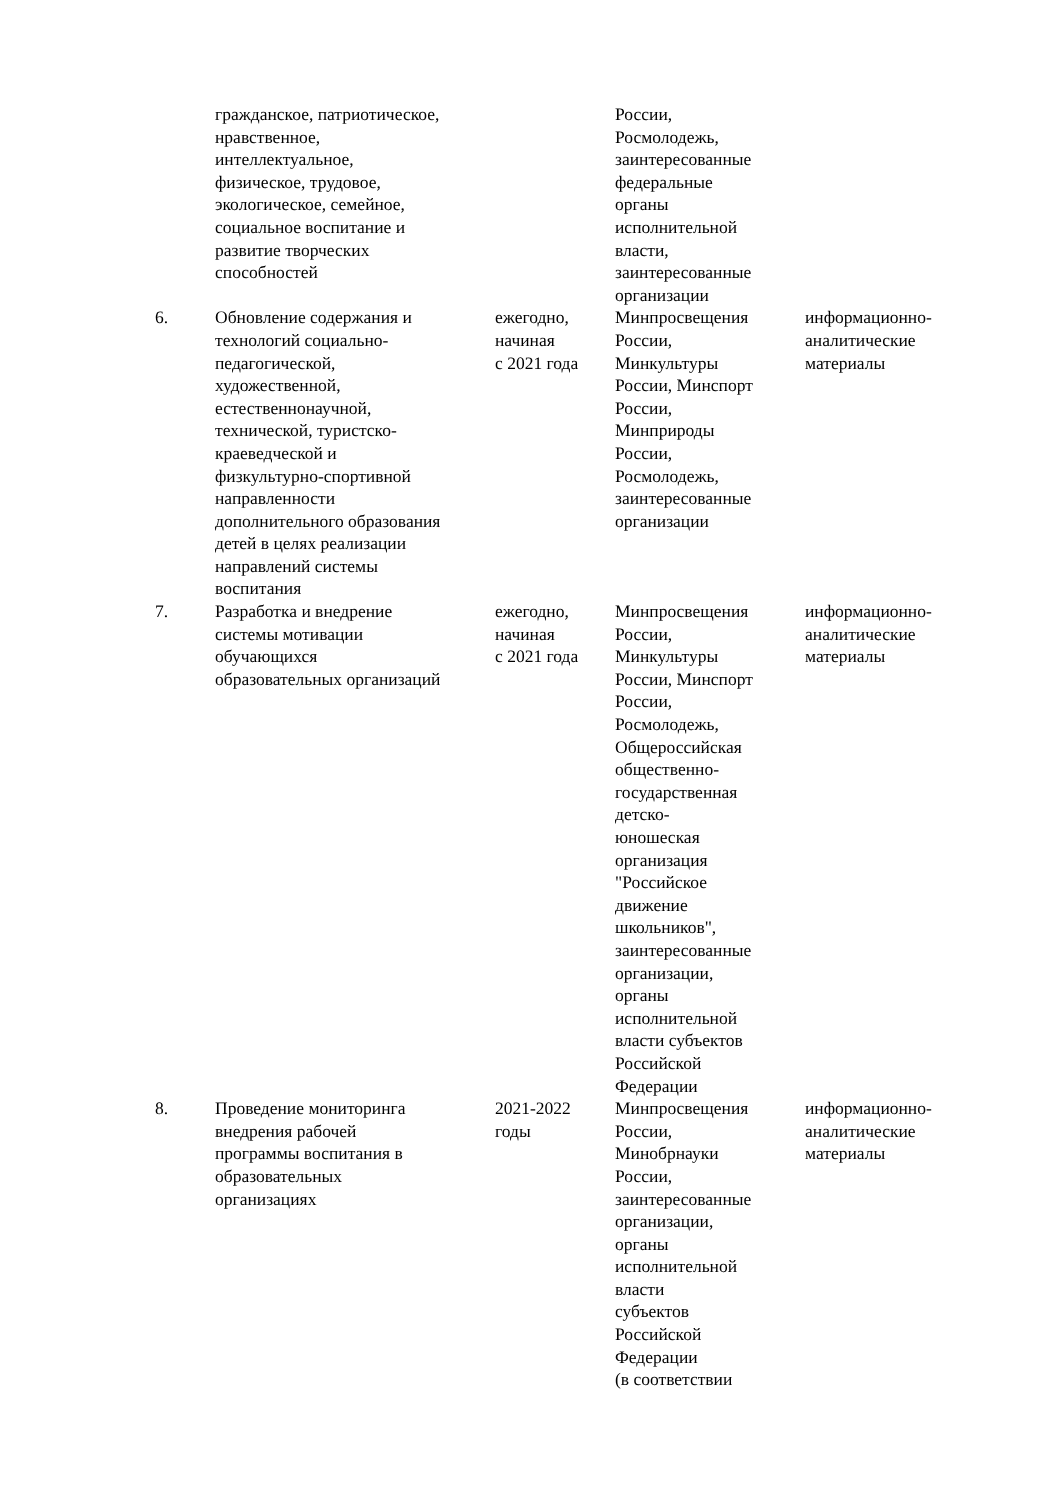| | гражданское, патриотическое, нравственное, интеллектуальное, физическое, трудовое, экологическое, семейное, социальное воспитание и развитие творческих способностей | | России, Росмолодежь, заинтересованные федеральные органы исполнительной власти, заинтересованные организации | |
| 6. | Обновление содержания и технологий социально- педагогической, художественной, естественнонаучной, технической, туристско- краеведческой и физкультурно-спортивной направленности дополнительного образования детей в целях реализации направлений системы воспитания | ежегодно, начиная с 2021 года | Минпросвещения России, Минкультуры России, Минспорт России, Минприроды России, Росмолодежь, заинтересованные организации | информационно- аналитические материалы |
| 7. | Разработка и внедрение системы мотивации обучающихся образовательных организаций | ежегодно, начиная с 2021 года | Минпросвещения России, Минкультуры России, Минспорт России, Росмолодежь, Общероссийская общественно- государственная детско- юношеская организация "Российское движение школьников", заинтересованные организации, органы исполнительной власти субъектов Российской Федерации | информационно- аналитические материалы |
| 8. | Проведение мониторинга внедрения рабочей программы воспитания в образовательных организациях | 2021-2022 годы | Минпросвещения России, Минобрнауки России, заинтересованные организации, органы исполнительной власти субъектов Российской Федерации (в соответствии | информационно- аналитические материалы |